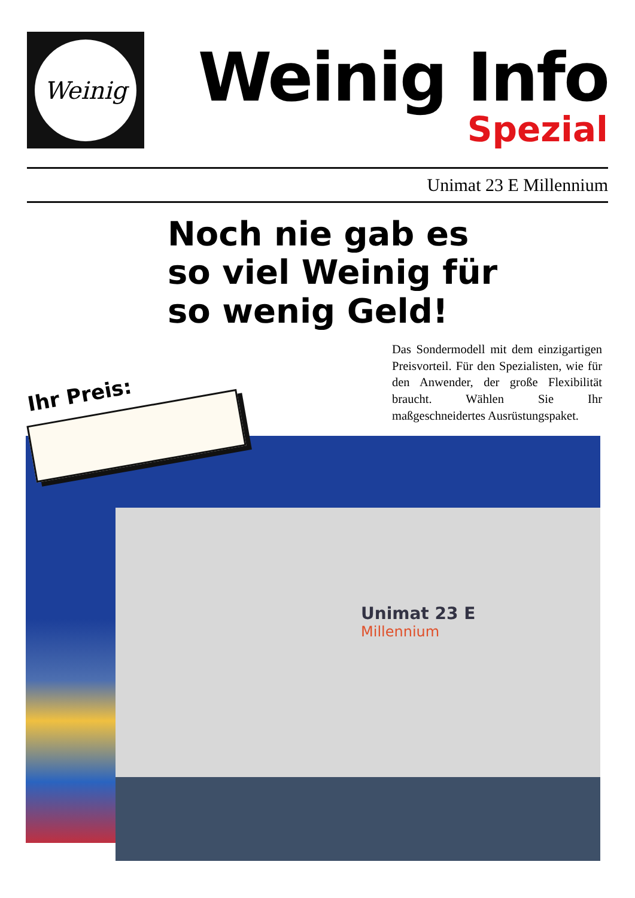Weinig
Weinig Info
Spezial
Unimat 23 E Millennium
Noch nie gab es
so viel Weinig für
so wenig Geld!
Das Sondermodell mit dem einzigartigen Preisvorteil. Für den Spezialisten, wie für den Anwender, der große Flexibilität braucht. Wählen Sie Ihr maßgeschneidertes Ausrüstungspaket.
Unimat 23 E
Millennium
Ihr Preis: